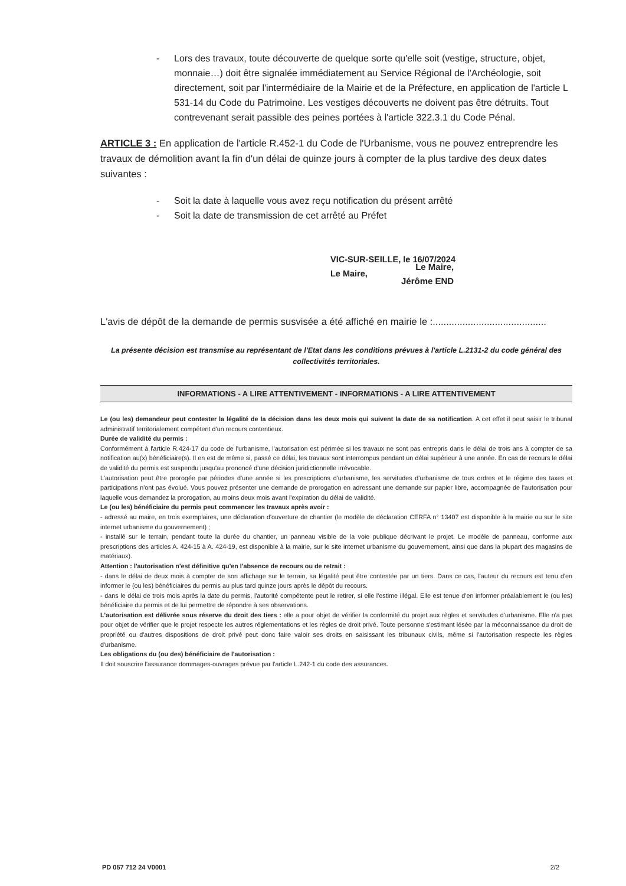- Lors des travaux, toute découverte de quelque sorte qu'elle soit (vestige, structure, objet, monnaie…) doit être signalée immédiatement au Service Régional de l'Archéologie, soit directement, soit par l'intermédiaire de la Mairie et de la Préfecture, en application de l'article L 531-14 du Code du Patrimoine. Les vestiges découverts ne doivent pas être détruits. Tout contrevenant serait passible des peines portées à l'article 322.3.1 du Code Pénal.
ARTICLE 3 : En application de l'article R.452-1 du Code de l'Urbanisme, vous ne pouvez entreprendre les travaux de démolition avant la fin d'un délai de quinze jours à compter de la plus tardive des deux dates suivantes :
- Soit la date à laquelle vous avez reçu notification du présent arrêté
- Soit la date de transmission de cet arrêté au Préfet
VIC-SUR-SEILLE, le 16/07/2024
Le Maire,
L'avis de dépôt de la demande de permis susvisée a été affiché en mairie le :..........................................
La présente décision est transmise au représentant de l'Etat dans les conditions prévues à l'article L.2131-2 du code général des collectivités territoriales.
INFORMATIONS - A LIRE ATTENTIVEMENT - INFORMATIONS - A LIRE ATTENTIVEMENT
Le (ou les) demandeur peut contester la légalité de la décision dans les deux mois qui suivent la date de sa notification. A cet effet il peut saisir le tribunal administratif territorialement compétent d'un recours contentieux.
Durée de validité du permis :
Conformément à l'article R.424-17 du code de l'urbanisme, l'autorisation est périmée si les travaux ne sont pas entrepris dans le délai de trois ans à compter de sa notification au(x) bénéficiaire(s). Il en est de même si, passé ce délai, les travaux sont interrompus pendant un délai supérieur à une année. En cas de recours le délai de validité du permis est suspendu jusqu'au prononcé d'une décision juridictionnelle irrévocable.
L'autorisation peut être prorogée par périodes d'une année si les prescriptions d'urbanisme, les servitudes d'urbanisme de tous ordres et le régime des taxes et participations n'ont pas évolué. Vous pouvez présenter une demande de prorogation en adressant une demande sur papier libre, accompagnée de l'autorisation pour laquelle vous demandez la prorogation, au moins deux mois avant l'expiration du délai de validité.
Le (ou les) bénéficiaire du permis peut commencer les travaux après avoir :
- adressé au maire, en trois exemplaires, une déclaration d'ouverture de chantier (le modèle de déclaration CERFA n° 13407 est disponible à la mairie ou sur le site internet urbanisme du gouvernement) ;
- installé sur le terrain, pendant toute la durée du chantier, un panneau visible de la voie publique décrivant le projet. Le modèle de panneau, conforme aux prescriptions des articles A. 424-15 à A. 424-19, est disponible à la mairie, sur le site internet urbanisme du gouvernement, ainsi que dans la plupart des magasins de matériaux).
Attention : l'autorisation n'est définitive qu'en l'absence de recours ou de retrait :
- dans le délai de deux mois à compter de son affichage sur le terrain, sa légalité peut être contestée par un tiers. Dans ce cas, l'auteur du recours est tenu d'en informer le (ou les) bénéficiaires du permis au plus tard quinze jours après le dépôt du recours.
- dans le délai de trois mois après la date du permis, l'autorité compétente peut le retirer, si elle l'estime illégal. Elle est tenue d'en informer préalablement le (ou les) bénéficiaire du permis et de lui permettre de répondre à ses observations.
L'autorisation est délivrée sous réserve du droit des tiers : elle a pour objet de vérifier la conformité du projet aux règles et servitudes d'urbanisme. Elle n'a pas pour objet de vérifier que le projet respecte les autres réglementations et les règles de droit privé. Toute personne s'estimant lésée par la méconnaissance du droit de propriété ou d'autres dispositions de droit privé peut donc faire valoir ses droits en saisissant les tribunaux civils, même si l'autorisation respecte les règles d'urbanisme.
Les obligations du (ou des) bénéficiaire de l'autorisation :
Il doit souscrire l'assurance dommages-ouvrages prévue par l'article L.242-1 du code des assurances.
Le Maire,
Jérôme END
PD 057 712 24 V0001 2/2